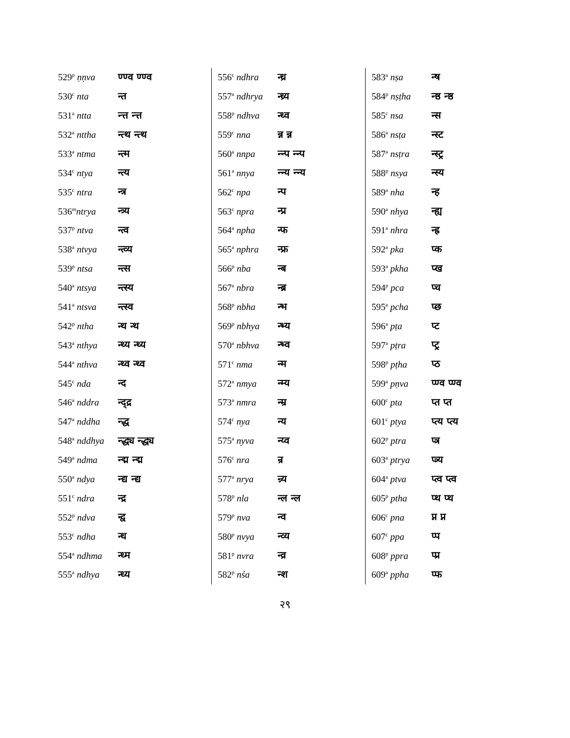| 529<sup>p</sup> ṇṇva | ण्ण्व ण्ण्व |
| 530<sup>c</sup> nta | न्त |
| 531<sup>a</sup> ntta | न्त्त न्त्त |
| 532<sup>a</sup> nttha | न्त्थ न्त्थ |
| 533<sup>a</sup> ntma | न्त्म |
| 534<sup>c</sup> ntya | न्त्य |
| 535<sup>c</sup> ntra | न्त्र |
| 536<sup>m</sup> ntrya | न्त्र्य |
| 537<sup>p</sup> ntva | न्त्व |
| 538<sup>a</sup> ntvya | न्त्व्य |
| 539<sup>p</sup> ntsa | न्त्स |
| 540<sup>a</sup> ntsya | न्त्स्य |
| 541<sup>a</sup> ntsva | न्त्स्व |
| 542<sup>p</sup> ntha | न्थ न्थ |
| 543<sup>a</sup> nthya | न्थ्य न्थ्य |
| 544<sup>a</sup> nthva | न्थ्व न्थ्व |
| 545<sup>c</sup> nda | न्द |
| 546<sup>a</sup> nddra | न्द्द्र |
| 547<sup>a</sup> nddha | न्द्ध |
| 548<sup>a</sup> nddhya | न्द्ध्य न्द्ध्य |
| 549<sup>a</sup> ndma | न्द्म न्द्म |
| 550<sup>a</sup> ndya | न्द्य न्द्य |
| 551<sup>c</sup> ndra | न्द्र |
| 552<sup>p</sup> ndva | न्द्व |
| 553<sup>c</sup> ndha | न्ध |
| 554<sup>a</sup> ndhma | न्ध्म |
| 555<sup>a</sup> ndhya | न्ध्य |
| 556<sup>c</sup> ndhra | न्ध्र |
| 557<sup>a</sup> ndhrya | न्ध्र्य |
| 558<sup>p</sup> ndhva | न्ध्व |
| 559<sup>c</sup> nna | न्न न्न |
| 560<sup>a</sup> nnpa | न्न्प न्न्प |
| 561<sup>a</sup> nnya | न्न्य न्न्य |
| 562<sup>c</sup> npa | न्प |
| 563<sup>c</sup> npra | न्प्र |
| 564<sup>a</sup> npha | न्फ |
| 565<sup>a</sup> nphra | न्फ्र |
| 566<sup>p</sup> nba | न्ब |
| 567<sup>a</sup> nbra | न्ब्र |
| 568<sup>p</sup> nbha | न्भ |
| 569<sup>p</sup> nbhya | न्भ्य |
| 570<sup>a</sup> nbhva | न्भ्व |
| 571<sup>c</sup> nma | न्म |
| 572<sup>a</sup> nmya | न्म्य |
| 573<sup>a</sup> nmra | न्म्र |
| 574<sup>c</sup> nya | न्य |
| 575<sup>a</sup> nyva | न्य्व |
| 576<sup>c</sup> nra | न्र |
| 577<sup>a</sup> nrya | न्र्य |
| 578<sup>p</sup> nla | न्ल न्ल |
| 579<sup>p</sup> nva | न्व |
| 580<sup>p</sup> nvya | न्व्य |
| 581<sup>p</sup> nvra | न्व्र |
| 582<sup>p</sup> nśa | न्श |
| 583<sup>a</sup> nṣa | न्ष |
| 584<sup>p</sup> nṣṭha | न्ष्ठ न्ष्ठ |
| 585<sup>c</sup> nsa | न्स |
| 586<sup>a</sup> nsṭa | न्स्ट |
| 587<sup>a</sup> nsṭra | न्स्ट्र |
| 588<sup>p</sup> nsya | न्स्य |
| 589<sup>a</sup> nha | न्ह |
| 590<sup>a</sup> nhya | न्ह्य |
| 591<sup>a</sup> nhra | न्ह्र |
| 592<sup>a</sup> pka | प्क |
| 593<sup>a</sup> pkha | प्ख |
| 594<sup>p</sup> pca | प्च |
| 595<sup>a</sup> pcha | प्छ |
| 596<sup>a</sup> pṭa | प्ट |
| 597<sup>a</sup> pṭra | प्ट्र |
| 598<sup>p</sup> pṭha | प्ठ |
| 599<sup>a</sup> pṇva | प्ण्व प्ण्व |
| 600<sup>c</sup> pta | प्त प्त |
| 601<sup>c</sup> ptya | प्त्य प्त्य |
| 602<sup>p</sup> ptra | प्त्र |
| 603<sup>a</sup> ptrya | प्त्र्य |
| 604<sup>a</sup> ptva | प्त्व प्त्व |
| 605<sup>p</sup> ptha | प्थ प्थ |
| 606<sup>c</sup> pna | प्न प्न |
| 607<sup>c</sup> ppa | प्प |
| 608<sup>p</sup> ppra | प्प्र |
| 609<sup>a</sup> ppha | प्फ |
२९